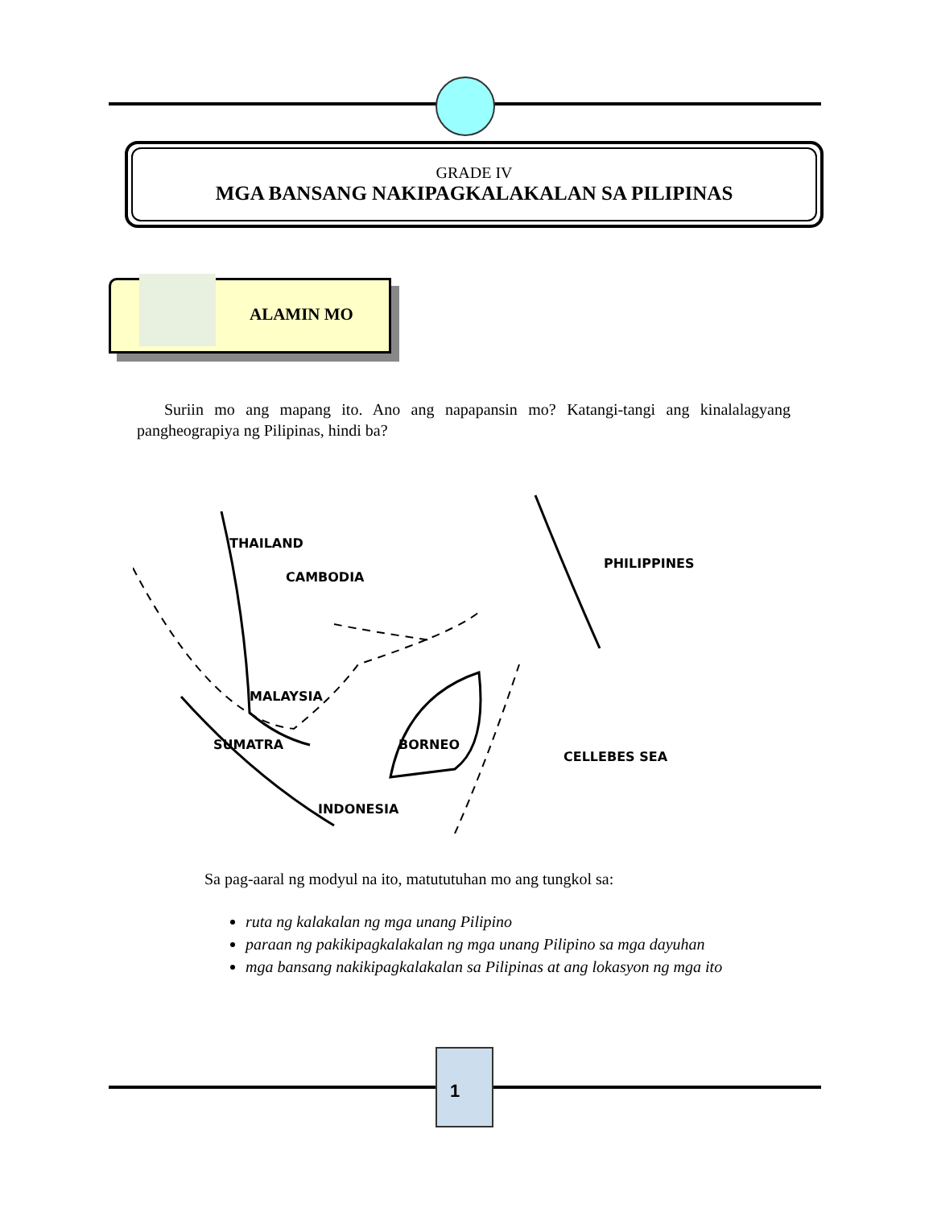GRADE IV
MGA BANSANG NAKIPAGKALAKALAN SA PILIPINAS
ALAMIN MO
Suriin mo ang mapang ito. Ano ang napapansin mo? Katangi-tangi ang kinalalagyang pangheograpiya ng Pilipinas, hindi ba?
THAILAND
CAMBODIA
PHILIPPINES
MALAYSIA
BORNEO
CELLEBES SEA
SUMATRA
INDONESIA
Sa pag-aaral ng modyul na ito, matututuhan mo ang tungkol sa:
ruta ng kalakalan ng mga unang Pilipino
paraan ng pakikipagkalakalan ng mga unang Pilipino sa mga dayuhan
mga bansang nakikipagkalakalan sa Pilipinas at ang lokasyon ng mga ito
1